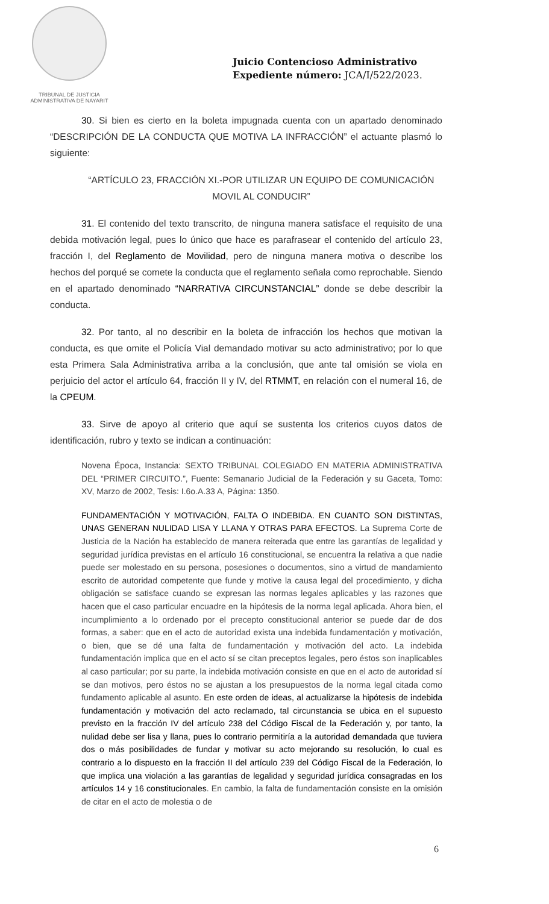TRIBUNAL DE JUSTICIA
ADMINISTRATIVA DE NAYARIT
Juicio Contencioso Administrativo
Expediente número: JCA/I/522/2023.
30. Si bien es cierto en la boleta impugnada cuenta con un apartado denominado “DESCRIPCIÓN DE LA CONDUCTA QUE MOTIVA LA INFRACCIÓN” el actuante plasmó lo siguiente:
“ARTÍCULO 23, FRACCIÓN XI.-POR UTILIZAR UN EQUIPO DE COMUNICACIÓN MOVIL AL CONDUCIR”
31. El contenido del texto transcrito, de ninguna manera satisface el requisito de una debida motivación legal, pues lo único que hace es parafrasear el contenido del artículo 23, fracción I, del Reglamento de Movilidad, pero de ninguna manera motiva o describe los hechos del porqué se comete la conducta que el reglamento señala como reprochable. Siendo en el apartado denominado “NARRATIVA CIRCUNSTANCIAL” donde se debe describir la conducta.
32. Por tanto, al no describir en la boleta de infracción los hechos que motivan la conducta, es que omite el Policía Vial demandado motivar su acto administrativo; por lo que esta Primera Sala Administrativa arriba a la conclusión, que ante tal omisión se viola en perjuicio del actor el artículo 64, fracción II y IV, del RTMMT, en relación con el numeral 16, de la CPEUM.
33. Sirve de apoyo al criterio que aquí se sustenta los criterios cuyos datos de identificación, rubro y texto se indican a continuación:
Novena Época, Instancia: SEXTO TRIBUNAL COLEGIADO EN MATERIA ADMINISTRATIVA DEL “PRIMER CIRCUITO.”, Fuente: Semanario Judicial de la Federación y su Gaceta, Tomo: XV, Marzo de 2002, Tesis: I.6o.A.33 A, Página: 1350.
FUNDAMENTACIÓN Y MOTIVACIÓN, FALTA O INDEBIDA. EN CUANTO SON DISTINTAS, UNAS GENERAN NULIDAD LISA Y LLANA Y OTRAS PARA EFECTOS. La Suprema Corte de Justicia de la Nación ha establecido de manera reiterada que entre las garantías de legalidad y seguridad jurídica previstas en el artículo 16 constitucional, se encuentra la relativa a que nadie puede ser molestado en su persona, posesiones o documentos, sino a virtud de mandamiento escrito de autoridad competente que funde y motive la causa legal del procedimiento, y dicha obligación se satisface cuando se expresan las normas legales aplicables y las razones que hacen que el caso particular encuadre en la hipótesis de la norma legal aplicada. Ahora bien, el incumplimiento a lo ordenado por el precepto constitucional anterior se puede dar de dos formas, a saber: que en el acto de autoridad exista una indebida fundamentación y motivación, o bien, que se dé una falta de fundamentación y motivación del acto. La indebida fundamentación implica que en el acto sí se citan preceptos legales, pero éstos son inaplicables al caso particular; por su parte, la indebida motivación consiste en que en el acto de autoridad sí se dan motivos, pero éstos no se ajustan a los presupuestos de la norma legal citada como fundamento aplicable al asunto. En este orden de ideas, al actualizarse la hipótesis de indebida fundamentación y motivación del acto reclamado, tal circunstancia se ubica en el supuesto previsto en la fracción IV del artículo 238 del Código Fiscal de la Federación y, por tanto, la nulidad debe ser lisa y llana, pues lo contrario permitiría a la autoridad demandada que tuviera dos o más posibilidades de fundar y motivar su acto mejorando su resolución, lo cual es contrario a lo dispuesto en la fracción II del artículo 239 del Código Fiscal de la Federación, lo que implica una violación a las garantías de legalidad y seguridad jurídica consagradas en los artículos 14 y 16 constitucionales. En cambio, la falta de fundamentación consiste en la omisión de citar en el acto de molestia o de
6